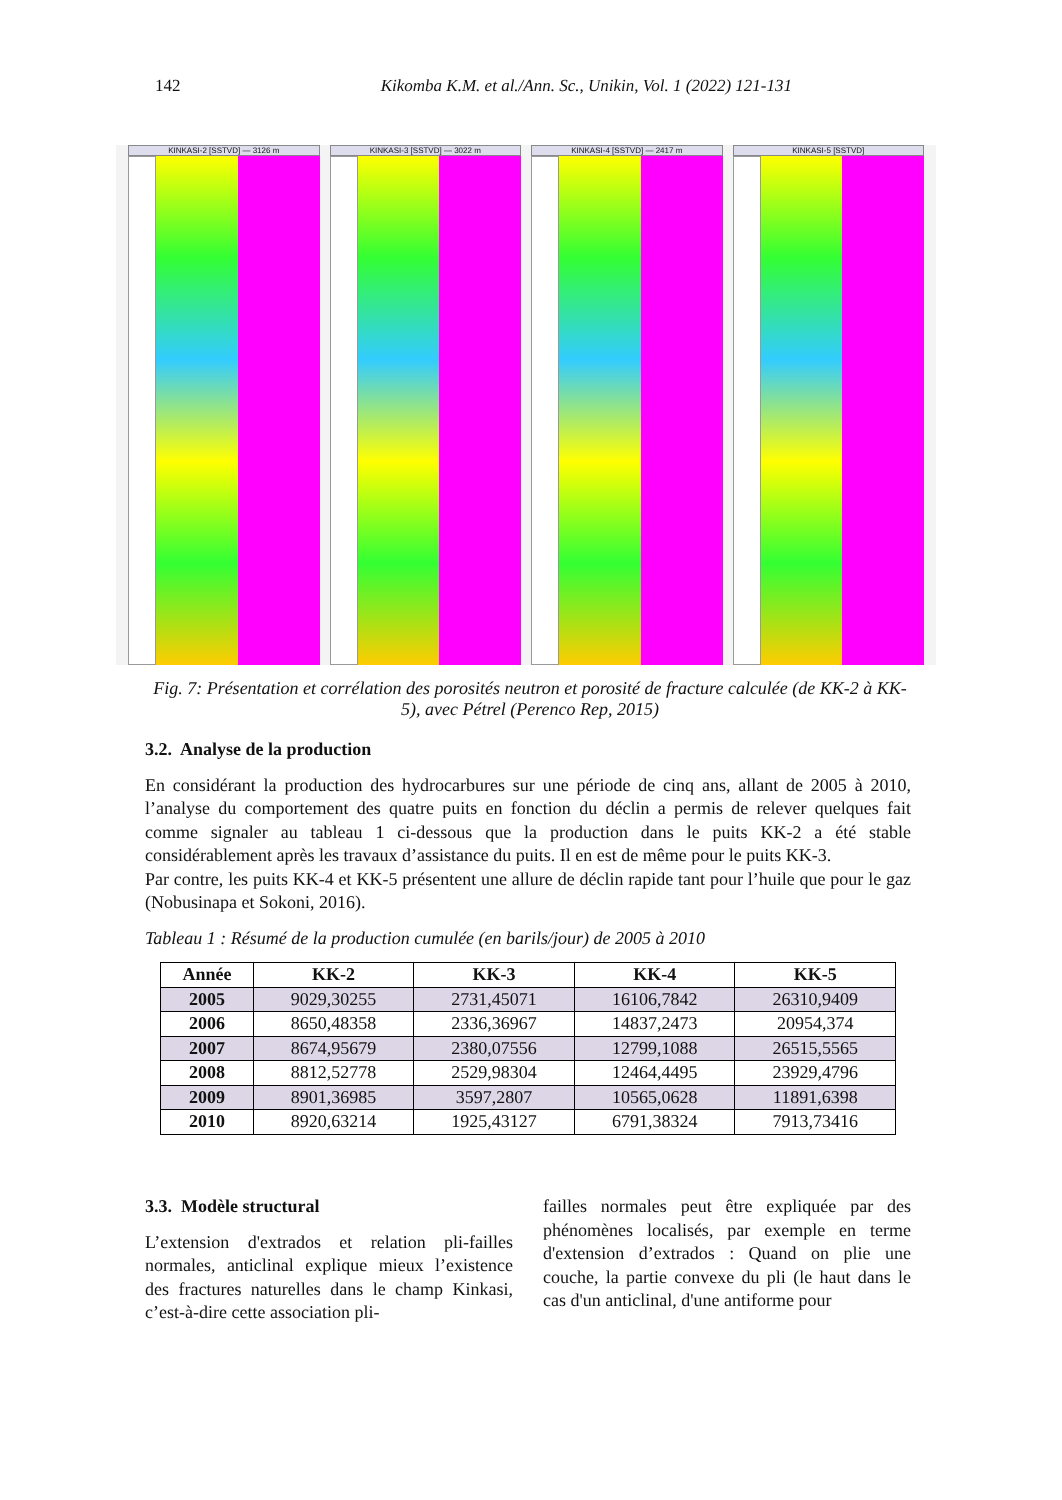142 Kikomba K.M. et al./Ann. Sc., Unikin, Vol. 1 (2022) 121-131
KINKASI-2 [SSTVD] — 3126 m KINKASI-3 [SSTVD] — 3022 m KINKASI-4 [SSTVD] — 2417 m KINKASI-5 [SSTVD]
Fig. 7: Présentation et corrélation des porosités neutron et porosité de fracture calculée (de KK-2 à KK-5), avec Pétrel (Perenco Rep, 2015)
3.2. Analyse de la production
En considérant la production des hydrocarbures sur une période de cinq ans, allant de 2005 à 2010, l’analyse du comportement des quatre puits en fonction du déclin a permis de relever quelques fait comme signaler au tableau 1 ci-dessous que la production dans le puits KK-2 a été stable considérablement après les travaux d’assistance du puits. Il en est de même pour le puits KK-3.
Par contre, les puits KK-4 et KK-5 présentent une allure de déclin rapide tant pour l’huile que pour le gaz (Nobusinapa et Sokoni, 2016).
Tableau 1 : Résumé de la production cumulée (en barils/jour) de 2005 à 2010
| Année | KK-2 | KK-3 | KK-4 | KK-5 |
| --- | --- | --- | --- | --- |
| 2005 | 9029,30255 | 2731,45071 | 16106,7842 | 26310,9409 |
| 2006 | 8650,48358 | 2336,36967 | 14837,2473 | 20954,374 |
| 2007 | 8674,95679 | 2380,07556 | 12799,1088 | 26515,5565 |
| 2008 | 8812,52778 | 2529,98304 | 12464,4495 | 23929,4796 |
| 2009 | 8901,36985 | 3597,2807 | 10565,0628 | 11891,6398 |
| 2010 | 8920,63214 | 1925,43127 | 6791,38324 | 7913,73416 |
3.3. Modèle structural
L’extension d'extrados et relation pli-failles normales, anticlinal explique mieux l’existence des fractures naturelles dans le champ Kinkasi, c’est-à-dire cette association pli-
failles normales peut être expliquée par des phénomènes localisés, par exemple en terme d'extension d’extrados : Quand on plie une couche, la partie convexe du pli (le haut dans le cas d'un anticlinal, d'une antiforme pour